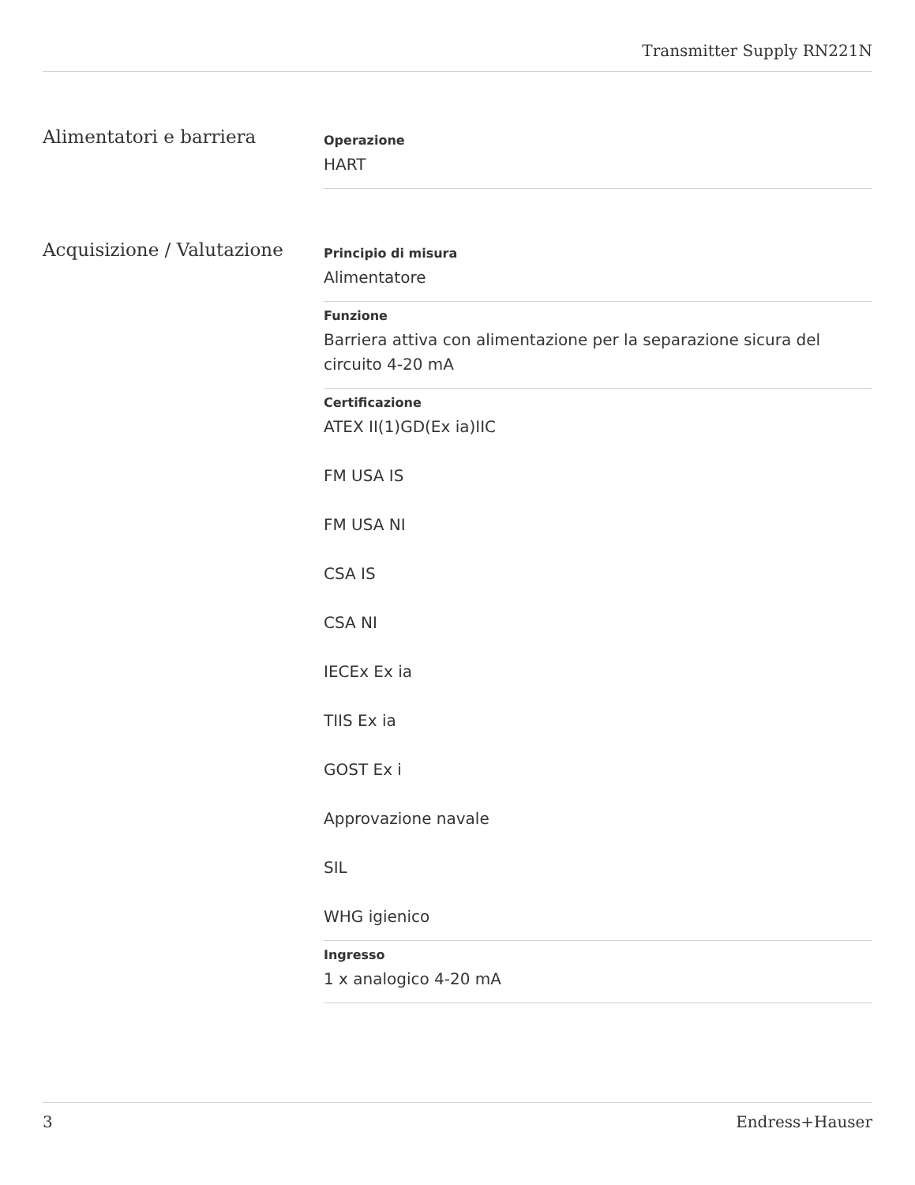Transmitter Supply RN221N
Alimentatori e barriera
Operazione
HART
Acquisizione / Valutazione
Principio di misura
Alimentatore
Funzione
Barriera attiva con alimentazione per la separazione sicura del circuito 4-20 mA
Certificazione
ATEX II(1)GD(Ex ia)IIC
FM USA IS
FM USA NI
CSA IS
CSA NI
IECEx Ex ia
TIIS Ex ia
GOST Ex i
Approvazione navale
SIL
WHG igienico
Ingresso
1 x analogico 4-20 mA
3 Endress+Hauser